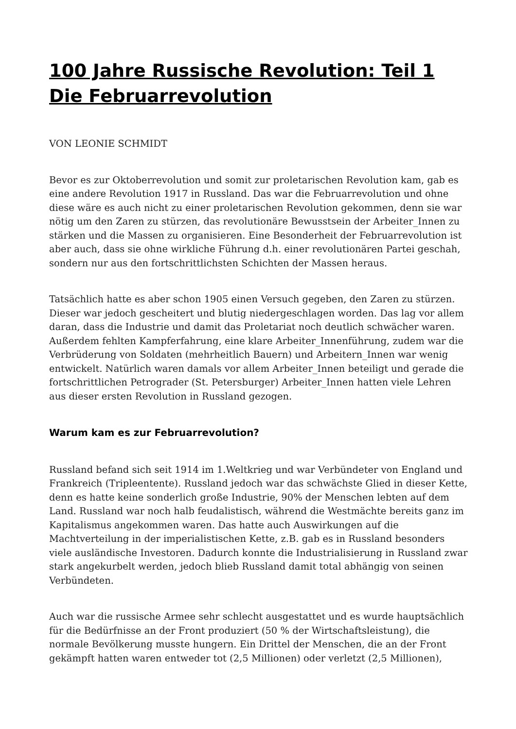100 Jahre Russische Revolution: Teil 1 Die Februarrevolution
VON LEONIE SCHMIDT
Bevor es zur Oktoberrevolution und somit zur proletarischen Revolution kam, gab es eine andere Revolution 1917 in Russland. Das war die Februarrevolution und ohne diese wäre es auch nicht zu einer proletarischen Revolution gekommen, denn sie war nötig um den Zaren zu stürzen, das revolutionäre Bewusstsein der Arbeiter_Innen zu stärken und die Massen zu organisieren. Eine Besonderheit der Februarrevolution ist aber auch, dass sie ohne wirkliche Führung d.h. einer revolutionären Partei geschah, sondern nur aus den fortschrittlichsten Schichten der Massen heraus.
Tatsächlich hatte es aber schon 1905 einen Versuch gegeben, den Zaren zu stürzen. Dieser war jedoch gescheitert und blutig niedergeschlagen worden. Das lag vor allem daran, dass die Industrie und damit das Proletariat noch deutlich schwächer waren. Außerdem fehlten Kampferfahrung, eine klare Arbeiter_Innenführung, zudem war die Verbrüderung von Soldaten (mehrheitlich Bauern) und Arbeitern_Innen war wenig entwickelt. Natürlich waren damals vor allem Arbeiter_Innen beteiligt und gerade die fortschrittlichen Petrograder (St. Petersburger) Arbeiter_Innen hatten viele Lehren aus dieser ersten Revolution in Russland gezogen.
Warum kam es zur Februarrevolution?
Russland befand sich seit 1914 im 1.Weltkrieg und war Verbündeter von England und Frankreich (Tripleentente). Russland jedoch war das schwächste Glied in dieser Kette, denn es hatte keine sonderlich große Industrie, 90% der Menschen lebten auf dem Land. Russland war noch halb feudalistisch, während die Westmächte bereits ganz im Kapitalismus angekommen waren. Das hatte auch Auswirkungen auf die Machtverteilung in der imperialistischen Kette, z.B. gab es in Russland besonders viele ausländische Investoren. Dadurch konnte die Industrialisierung in Russland zwar stark angekurbelt werden, jedoch blieb Russland damit total abhängig von seinen Verbündeten.
Auch war die russische Armee sehr schlecht ausgestattet und es wurde hauptsächlich für die Bedürfnisse an der Front produziert (50 % der Wirtschaftsleistung), die normale Bevölkerung musste hungern. Ein Drittel der Menschen, die an der Front gekämpft hatten waren entweder tot (2,5 Millionen) oder verletzt (2,5 Millionen),